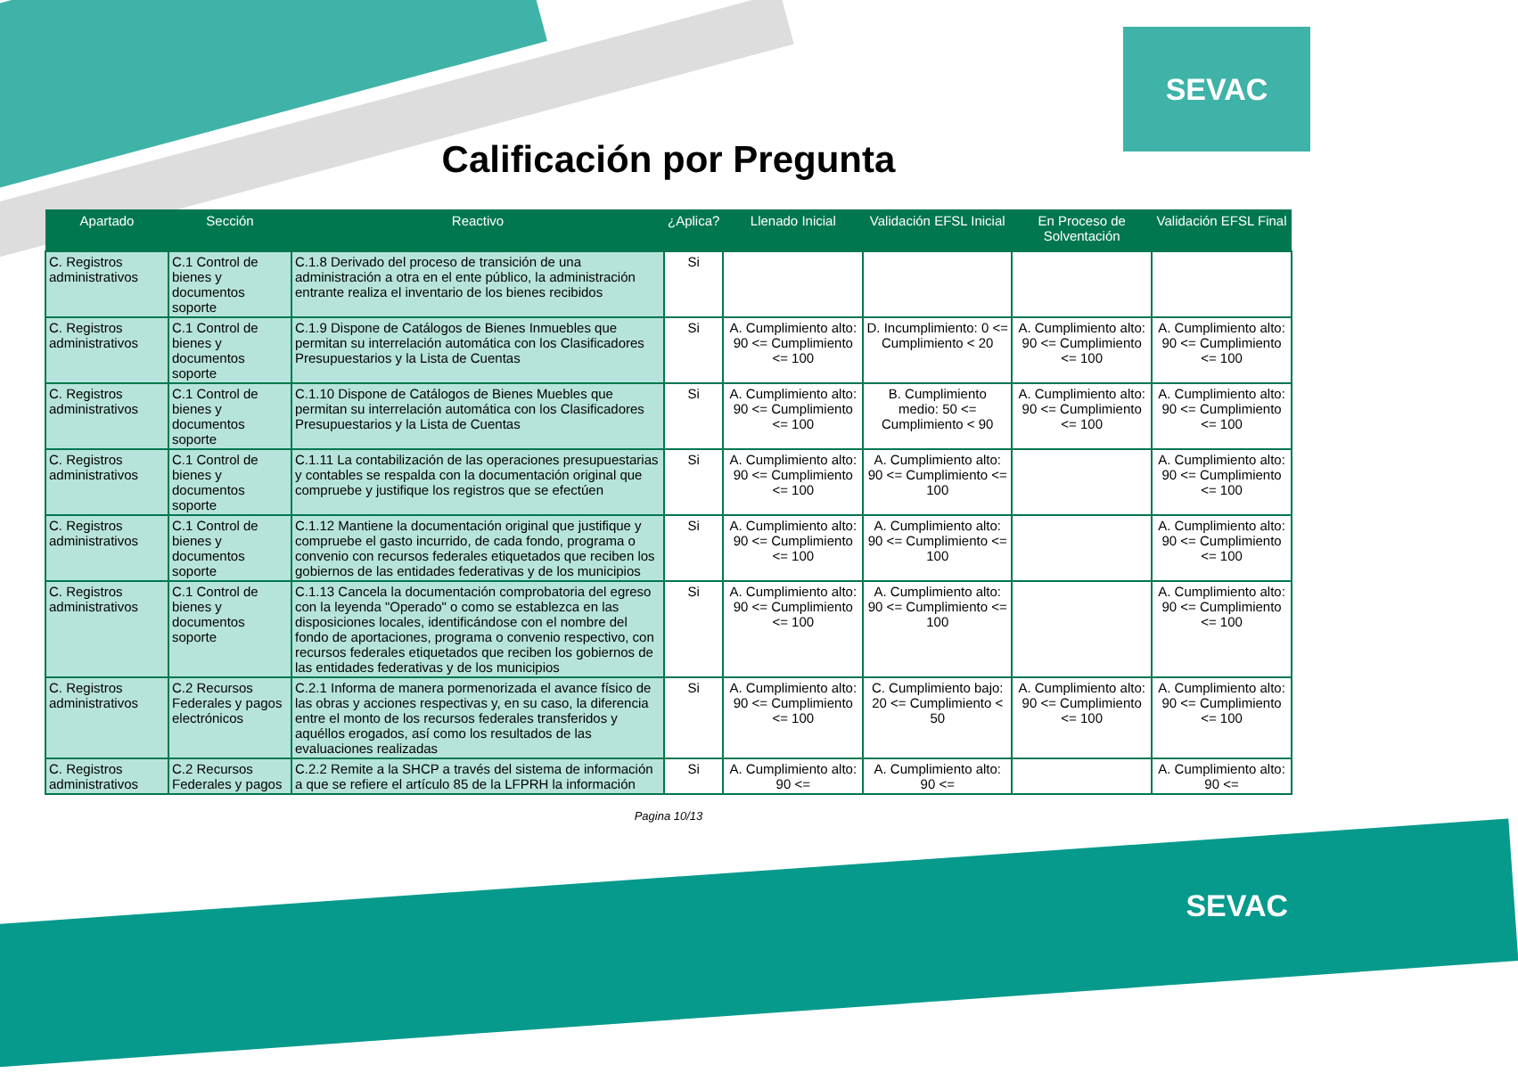SEVAC
Calificación por Pregunta
| Apartado | Sección | Reactivo | ¿Aplica? | Llenado Inicial | Validación EFSL Inicial | En Proceso de Solventación | Validación EFSL Final |
| --- | --- | --- | --- | --- | --- | --- | --- |
| C. Registros administrativos | C.1 Control de bienes y documentos soporte | C.1.8 Derivado del proceso de transición de una administración a otra en el ente público, la administración entrante realiza el inventario de los bienes recibidos | Si | | | | |
| C. Registros administrativos | C.1 Control de bienes y documentos soporte | C.1.9 Dispone de Catálogos de Bienes Inmuebles que permitan su interrelación automática con los Clasificadores Presupuestarios y la Lista de Cuentas | Si | A. Cumplimiento alto: 90 <= Cumplimiento <= 100 | D. Incumplimiento: 0 <= Cumplimiento < 20 | A. Cumplimiento alto: 90 <= Cumplimiento <= 100 | A. Cumplimiento alto: 90 <= Cumplimiento <= 100 |
| C. Registros administrativos | C.1 Control de bienes y documentos soporte | C.1.10 Dispone de Catálogos de Bienes Muebles que permitan su interrelación automática con los Clasificadores Presupuestarios y la Lista de Cuentas | Si | A. Cumplimiento alto: 90 <= Cumplimiento <= 100 | B. Cumplimiento medio: 50 <= Cumplimiento < 90 | A. Cumplimiento alto: 90 <= Cumplimiento <= 100 | A. Cumplimiento alto: 90 <= Cumplimiento <= 100 |
| C. Registros administrativos | C.1 Control de bienes y documentos soporte | C.1.11 La contabilización de las operaciones presupuestarias y contables se respalda con la documentación original que compruebe y justifique los registros que se efectúen | Si | A. Cumplimiento alto: 90 <= Cumplimiento <= 100 | A. Cumplimiento alto: 90 <= Cumplimiento <= 100 | | A. Cumplimiento alto: 90 <= Cumplimiento <= 100 |
| C. Registros administrativos | C.1 Control de bienes y documentos soporte | C.1.12 Mantiene la documentación original que justifique y compruebe el gasto incurrido, de cada fondo, programa o convenio con recursos federales etiquetados que reciben los gobiernos de las entidades federativas y de los municipios | Si | A. Cumplimiento alto: 90 <= Cumplimiento <= 100 | A. Cumplimiento alto: 90 <= Cumplimiento <= 100 | | A. Cumplimiento alto: 90 <= Cumplimiento <= 100 |
| C. Registros administrativos | C.1 Control de bienes y documentos soporte | C.1.13 Cancela la documentación comprobatoria del egreso con la leyenda "Operado" o como se establezca en las disposiciones locales, identificándose con el nombre del fondo de aportaciones, programa o convenio respectivo, con recursos federales etiquetados que reciben los gobiernos de las entidades federativas y de los municipios | Si | A. Cumplimiento alto: 90 <= Cumplimiento <= 100 | A. Cumplimiento alto: 90 <= Cumplimiento <= 100 | | A. Cumplimiento alto: 90 <= Cumplimiento <= 100 |
| C. Registros administrativos | C.2 Recursos Federales y pagos electrónicos | C.2.1 Informa de manera pormenorizada el avance físico de las obras y acciones respectivas y, en su caso, la diferencia entre el monto de los recursos federales transferidos y aquéllos erogados, así como los resultados de las evaluaciones realizadas | Si | A. Cumplimiento alto: 90 <= Cumplimiento <= 100 | C. Cumplimiento bajo: 20 <= Cumplimiento < 50 | A. Cumplimiento alto: 90 <= Cumplimiento <= 100 | A. Cumplimiento alto: 90 <= Cumplimiento <= 100 |
| C. Registros administrativos | C.2 Recursos Federales y pagos | C.2.2 Remite a la SHCP a través del sistema de información a que se refiere el artículo 85 de la LFPRH la información | Si | A. Cumplimiento alto: 90 <= | A. Cumplimiento alto: 90 <= | | A. Cumplimiento alto: 90 <= |
Pagina 10/13
SEVAC